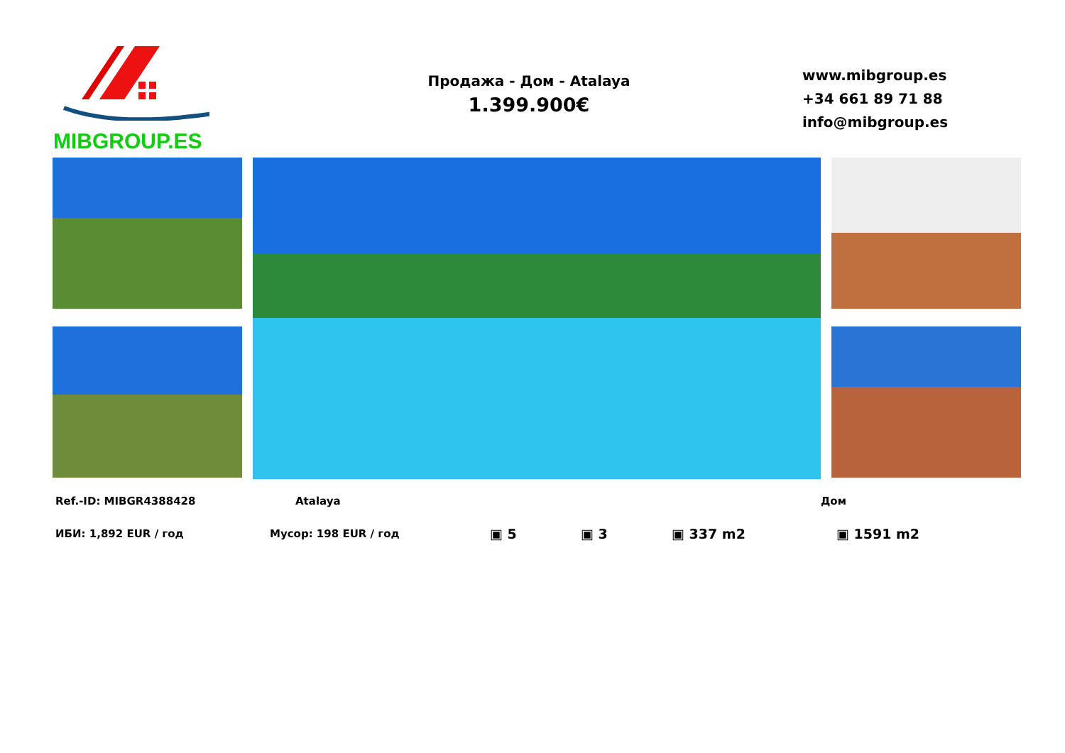MIBGROUP.ES
Продажа - Дом - Atalaya
1.399.900€
www.mibgroup.es
+34 661 89 71 88
info@mibgroup.es
Ref.-ID: MIBGR4388428 Atalaya Дом
ИБИ: 1,892 EUR / год Мусор: 198 EUR / год ▣ 5 ▣ 3 ▣ 337 m2 ▣ 1591 m2